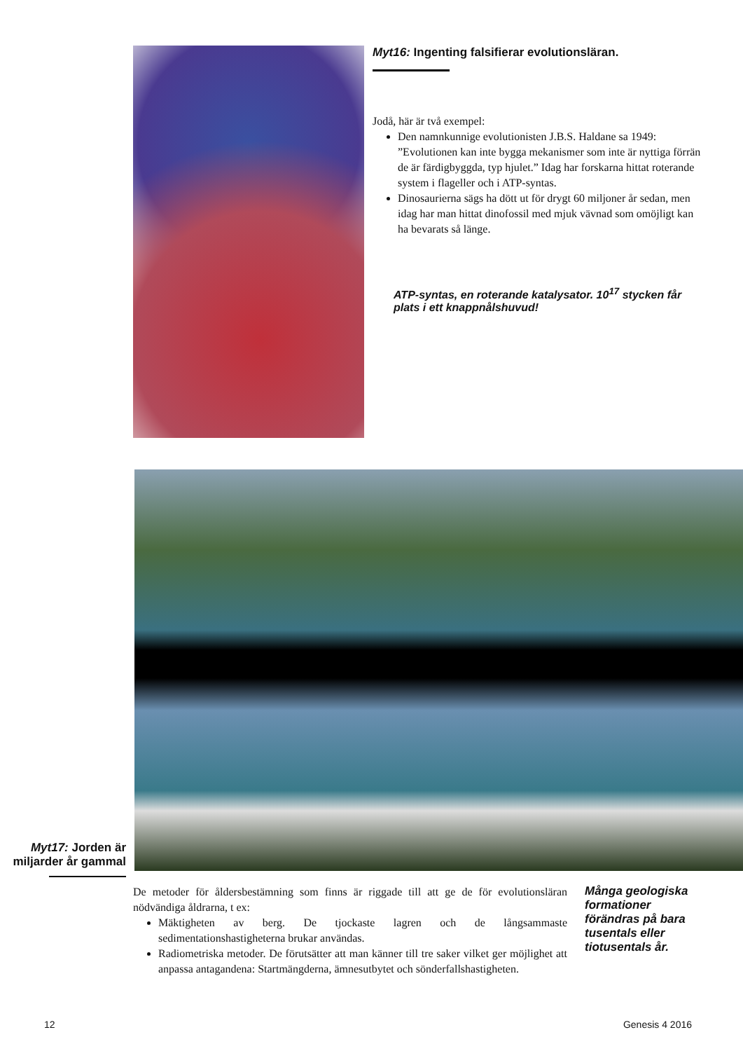Myt16: Ingenting falsifierar evolutionsläran.
Jodå, här är två exempel:
Den namnkunnige evolutionisten J.B.S. Haldane sa 1949: ”Evolutionen kan inte bygga mekanismer som inte är nyttiga förrän de är färdigbyggda, typ hjulet.” Idag har forskarna hittat roterande system i flageller och i ATP-syntas.
Dinosaurierna sägs ha dött ut för drygt 60 miljoner år sedan, men idag har man hittat dinofossil med mjuk vävnad som omöjligt kan ha bevarats så länge.
ATP-syntas, en roterande katalysator. 10<sup>17</sup> stycken får plats i ett knappnålshuvud!
Myt17: Jorden är miljarder år gammal
De metoder för åldersbestämning som finns är riggade till att ge de för evolutionsläran nödvändiga åldrarna, t ex:
Mäktigheten av berg. De tjockaste lagren och de långsammaste sedimentationshastigheterna brukar användas.
Radiometriska metoder. De förutsätter att man känner till tre saker vilket ger möjlighet att anpassa antagandena: Startmängderna, ämnesutbytet och sönderfallshastigheten.
Många geologiska formationer förändras på bara tusentals eller tiotusentals år.
12 Genesis 4 2016